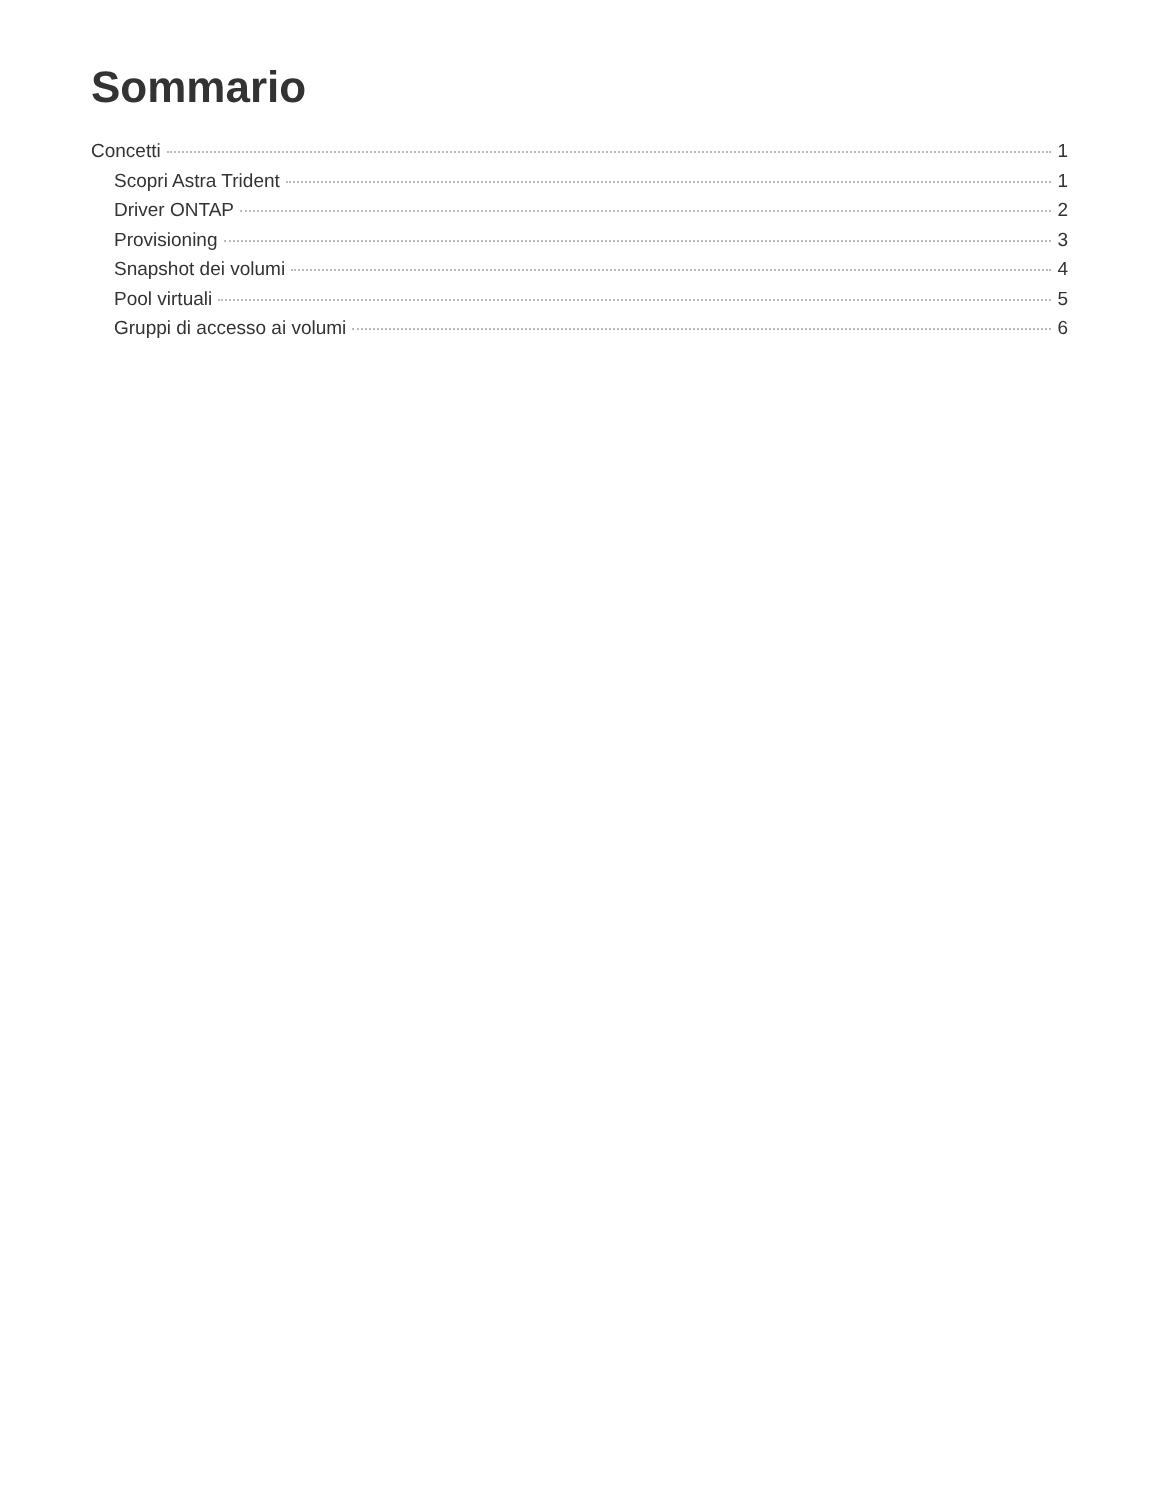Sommario
Concetti 1
Scopri Astra Trident 1
Driver ONTAP 2
Provisioning 3
Snapshot dei volumi 4
Pool virtuali 5
Gruppi di accesso ai volumi 6